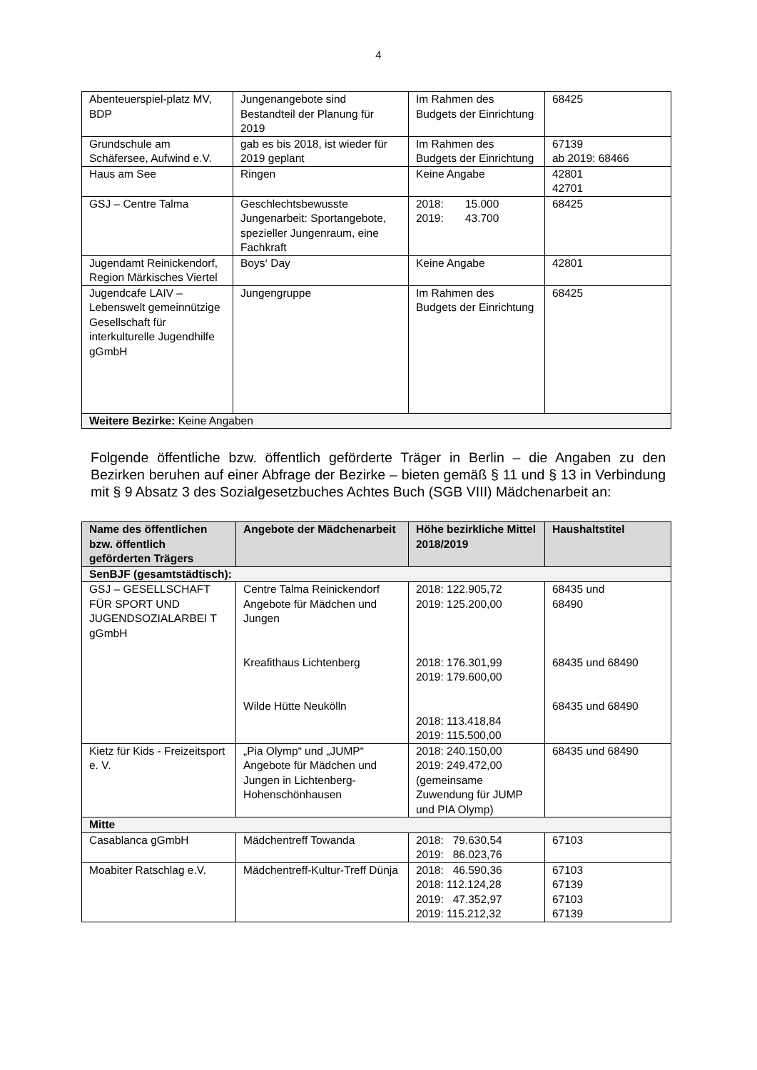4
| Abenteuerspiel-platz MV, BDP | Jungenangebote sind Bestandteil der Planung für 2019 | Im Rahmen des Budgets der Einrichtung | 68425 |
| Grundschule am Schäfersee, Aufwind e.V. | gab es bis 2018, ist wieder für 2019 geplant | Im Rahmen des Budgets der Einrichtung | 67139 ab 2019: 68466 |
| Haus am See | Ringen | Keine Angabe | 42801 42701 |
| GSJ – Centre Talma | Geschlechtsbewusste Jungenarbeit: Sportangebote, spezieller Jungenraum, eine Fachkraft | 2018: 15.000 2019: 43.700 | 68425 |
| Jugendamt Reinickendorf, Region Märkisches Viertel | Boys‘ Day | Keine Angabe | 42801 |
| Jugendcafe LAIV – Lebenswelt gemeinnützige Gesellschaft für interkulturelle Jugendhilfe gGmbH | Jungengruppe | Im Rahmen des Budgets der Einrichtung | 68425 |
| Weitere Bezirke: Keine Angaben | | | |
Folgende öffentliche bzw. öffentlich geförderte Träger in Berlin – die Angaben zu den Bezirken beruhen auf einer Abfrage der Bezirke – bieten gemäß § 11 und § 13 in Verbindung mit § 9 Absatz 3 des Sozialgesetzbuches Achtes Buch (SGB VIII) Mädchenarbeit an:
| Name des öffentlichen bzw. öffentlich geförderten Trägers | Angebote der Mädchenarbeit | Höhe bezirkliche Mittel 2018/2019 | Haushaltstitel |
| --- | --- | --- | --- |
| SenBJF (gesamtstädtisch): | | | |
| GSJ – GESELLSCHAFT FÜR SPORT UND JUGENDSOZIALARBEI T gGmbH | Centre Talma Reinickendorf Angebote für Mädchen und Jungen Kreafithaus Lichtenberg Wilde Hütte Neukölln | 2018: 122.905,72 2019: 125.200,00 2018: 176.301,99 2019: 179.600,00 2018: 113.418,84 2019: 115.500,00 | 68435 und 68490 68435 und 68490 68435 und 68490 |
| Kietz für Kids - Freizeitsport e. V. | „Pia Olymp“ und „JUMP“ Angebote für Mädchen und Jungen in Lichtenberg-Hohenschönhausen | 2018: 240.150,00 2019: 249.472,00 (gemeinsame Zuwendung für JUMP und PIA Olymp) | 68435 und 68490 |
| Mitte | | | |
| Casablanca gGmbH | Mädchentreff Towanda | 2018: 79.630,54 2019: 86.023,76 | 67103 |
| Moabiter Ratschlag e.V. | Mädchentreff-Kultur-Treff Dünja | 2018: 46.590,36 2018: 112.124,28 2019: 47.352,97 2019: 115.212,32 | 67103 67139 67103 67139 |